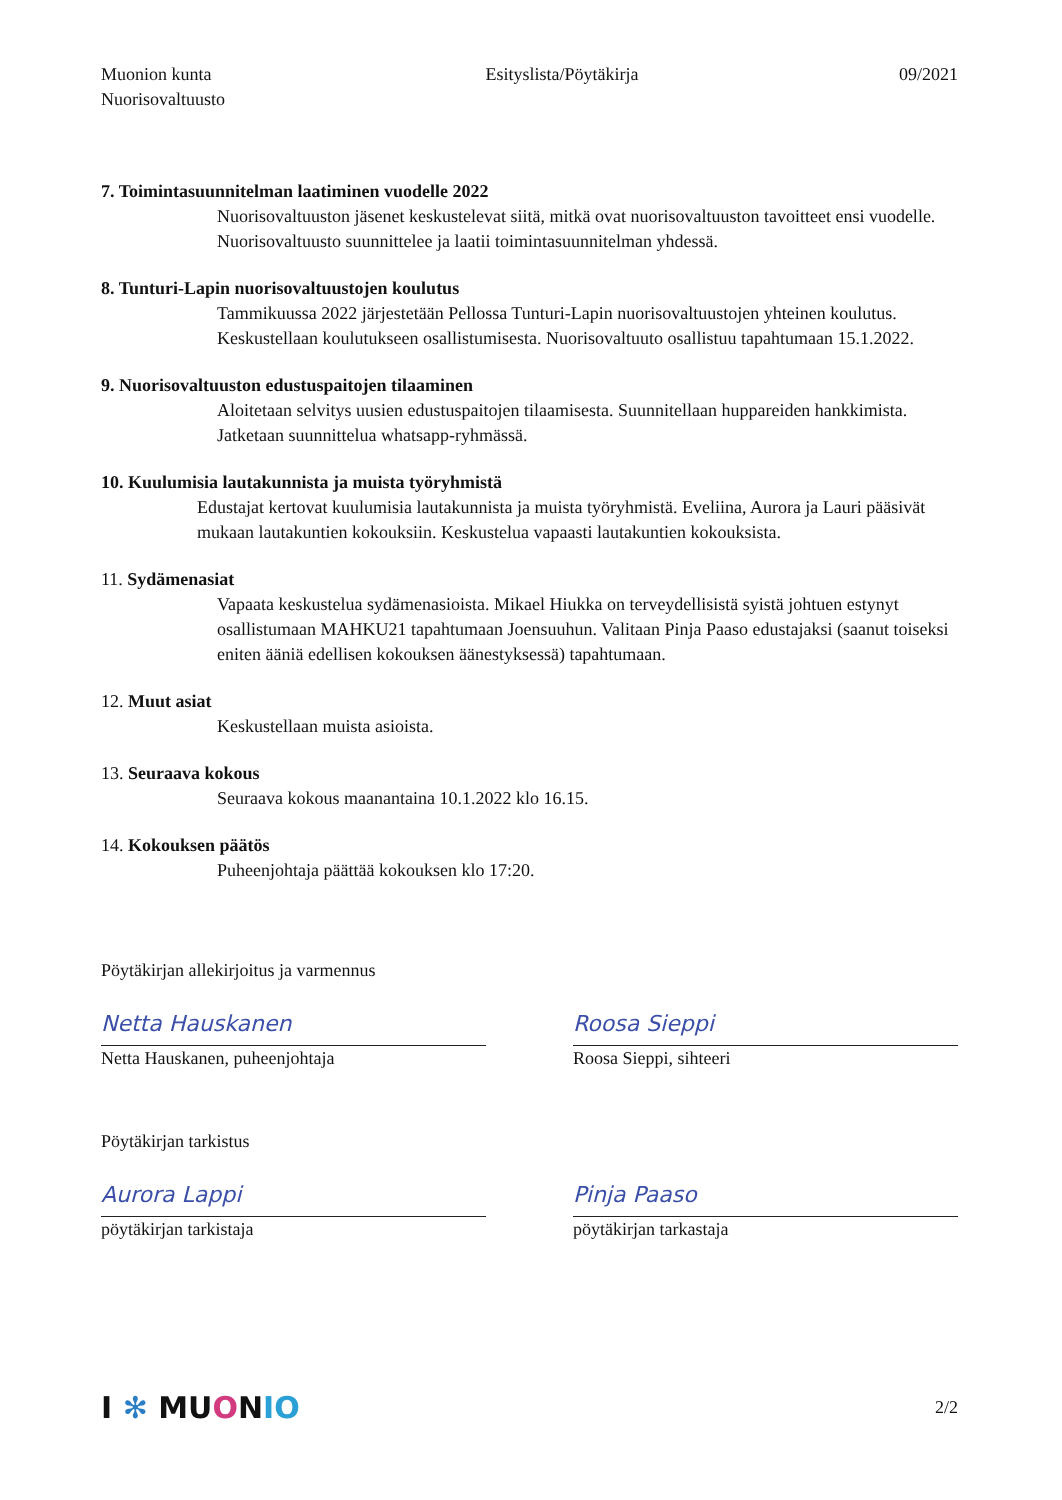Muonion kunta
Nuorisovaltuusto
Esityslista/Pöytäkirja 09/2021
7. Toimintasuunnitelman laatiminen vuodelle 2022
Nuorisovaltuuston jäsenet keskustelevat siitä, mitkä ovat nuorisovaltuuston tavoitteet ensi vuodelle. Nuorisovaltuusto suunnittelee ja laatii toimintasuunnitelman yhdessä.
8. Tunturi-Lapin nuorisovaltuustojen koulutus
Tammikuussa 2022 järjestetään Pellossa Tunturi-Lapin nuorisovaltuustojen yhteinen koulutus. Keskustellaan koulutukseen osallistumisesta. Nuorisovaltuuto osallistuu tapahtumaan 15.1.2022.
9. Nuorisovaltuuston edustuspaitojen tilaaminen
Aloitetaan selvitys uusien edustuspaitojen tilaamisesta. Suunnitellaan huppareiden hankkimista. Jatketaan suunnittelua whatsapp-ryhmässä.
10. Kuulumisia lautakunnista ja muista työryhmistä
Edustajat kertovat kuulumisia lautakunnista ja muista työryhmistä. Eveliina, Aurora ja Lauri pääsivät mukaan lautakuntien kokouksiin. Keskustelua vapaasti lautakuntien kokouksista.
11. Sydämenasiat
Vapaata keskustelua sydämenasioista. Mikael Hiukka on terveydellisistä syistä johtuen estynyt osallistumaan MAHKU21 tapahtumaan Joensuuhun. Valitaan Pinja Paaso edustajaksi (saanut toiseksi eniten ääniä edellisen kokouksen äänestyksessä) tapahtumaan.
12. Muut asiat
Keskustellaan muista asioista.
13. Seuraava kokous
Seuraava kokous maanantaina 10.1.2022 klo 16.15.
14. Kokouksen päätös
Puheenjohtaja päättää kokouksen klo 17:20.
Pöytäkirjan allekirjoitus ja varmennus
Netta Hauskanen
Netta Hauskanen, puheenjohtaja
Roosa Sieppi
Roosa Sieppi, sihteeri
Pöytäkirjan tarkistus
Aurora Lappi
pöytäkirjan tarkistaja
Pinja Paaso
pöytäkirjan tarkastaja
I ✻ MU ONIO
2/2